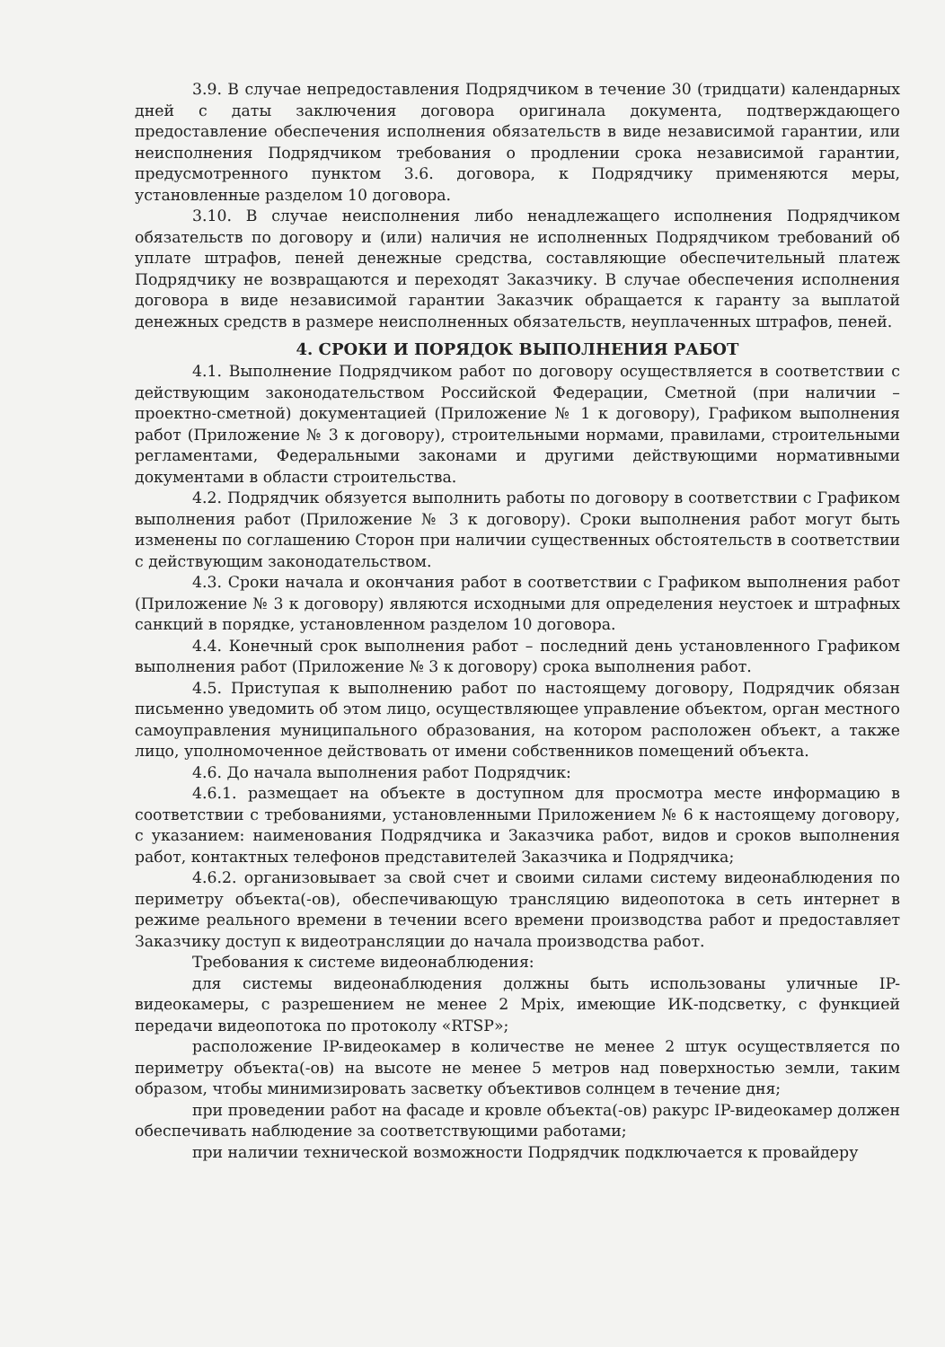3.9. В случае непредоставления Подрядчиком в течение 30 (тридцати) календарных дней с даты заключения договора оригинала документа, подтверждающего предоставление обеспечения исполнения обязательств в виде независимой гарантии, или неисполнения Подрядчиком требования о продлении срока независимой гарантии, предусмотренного пунктом 3.6. договора, к Подрядчику применяются меры, установленные разделом 10 договора.
3.10. В случае неисполнения либо ненадлежащего исполнения Подрядчиком обязательств по договору и (или) наличия не исполненных Подрядчиком требований об уплате штрафов, пеней денежные средства, составляющие обеспечительный платеж Подрядчику не возвращаются и переходят Заказчику. В случае обеспечения исполнения договора в виде независимой гарантии Заказчик обращается к гаранту за выплатой денежных средств в размере неисполненных обязательств, неуплаченных штрафов, пеней.
4. СРОКИ И ПОРЯДОК ВЫПОЛНЕНИЯ РАБОТ
4.1. Выполнение Подрядчиком работ по договору осуществляется в соответствии с действующим законодательством Российской Федерации, Сметной (при наличии – проектно-сметной) документацией (Приложение № 1 к договору), Графиком выполнения работ (Приложение № 3 к договору), строительными нормами, правилами, строительными регламентами, Федеральными законами и другими действующими нормативными документами в области строительства.
4.2. Подрядчик обязуется выполнить работы по договору в соответствии с Графиком выполнения работ (Приложение № 3 к договору). Сроки выполнения работ могут быть изменены по соглашению Сторон при наличии существенных обстоятельств в соответствии с действующим законодательством.
4.3. Сроки начала и окончания работ в соответствии с Графиком выполнения работ (Приложение № 3 к договору) являются исходными для определения неустоек и штрафных санкций в порядке, установленном разделом 10 договора.
4.4. Конечный срок выполнения работ – последний день установленного Графиком выполнения работ (Приложение № 3 к договору) срока выполнения работ.
4.5. Приступая к выполнению работ по настоящему договору, Подрядчик обязан письменно уведомить об этом лицо, осуществляющее управление объектом, орган местного самоуправления муниципального образования, на котором расположен объект, а также лицо, уполномоченное действовать от имени собственников помещений объекта.
4.6. До начала выполнения работ Подрядчик:
4.6.1. размещает на объекте в доступном для просмотра месте информацию в соответствии с требованиями, установленными Приложением № 6 к настоящему договору, с указанием: наименования Подрядчика и Заказчика работ, видов и сроков выполнения работ, контактных телефонов представителей Заказчика и Подрядчика;
4.6.2. организовывает за свой счет и своими силами систему видеонаблюдения по периметру объекта(-ов), обеспечивающую трансляцию видеопотока в сеть интернет в режиме реального времени в течении всего времени производства работ и предоставляет Заказчику доступ к видеотрансляции до начала производства работ.
Требования к системе видеонаблюдения:
для системы видеонаблюдения должны быть использованы уличные IP-видеокамеры, с разрешением не менее 2 Mpix, имеющие ИК-подсветку, с функцией передачи видеопотока по протоколу «RTSP»;
расположение IP-видеокамер в количестве не менее 2 штук осуществляется по периметру объекта(-ов) на высоте не менее 5 метров над поверхностью земли, таким образом, чтобы минимизировать засветку объективов солнцем в течение дня;
при проведении работ на фасаде и кровле объекта(-ов) ракурс IP-видеокамер должен обеспечивать наблюдение за соответствующими работами;
при наличии технической возможности Подрядчик подключается к провайдеру